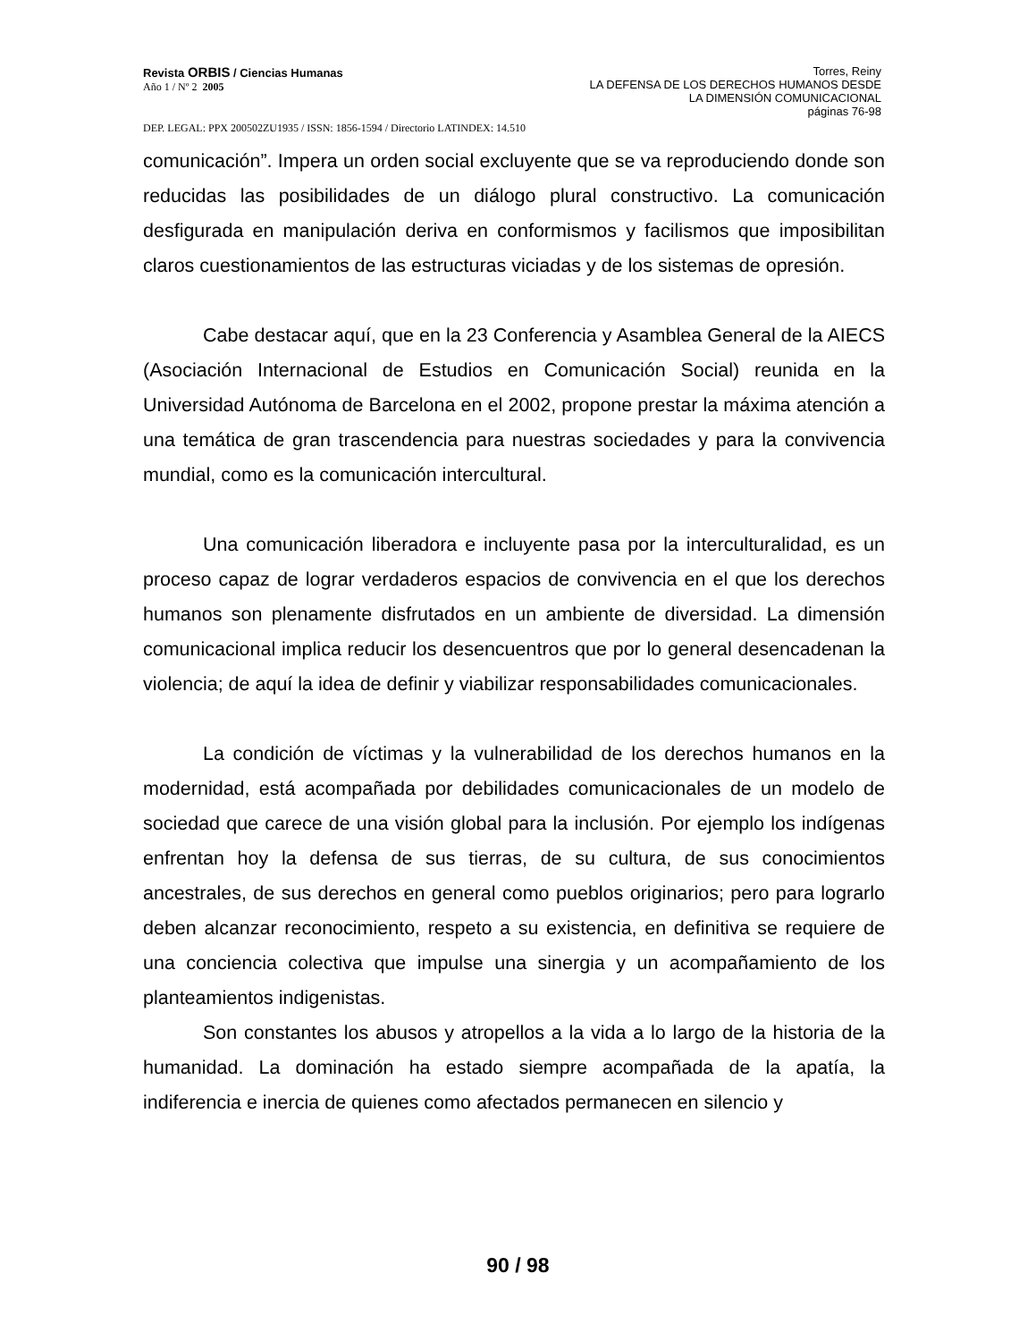Revista ORBIS / Ciencias Humanas
Año 1 / Nº 2 2005
Torres, Reiny
LA DEFENSA DE LOS DERECHOS HUMANOS DESDE
LA DIMENSIÓN COMUNICACIONAL
páginas 76-98
DEP. LEGAL: PPX 200502ZU1935 / ISSN: 1856-1594 / Directorio LATINDEX: 14.510
comunicación”. Impera un orden social excluyente que se va reproduciendo donde son reducidas las posibilidades de un diálogo plural constructivo. La comunicación desfigurada en manipulación deriva en conformismos y facilismos que imposibilitan claros cuestionamientos de las estructuras viciadas y de los sistemas de opresión.
Cabe destacar aquí, que en la 23 Conferencia y Asamblea General de la AIECS (Asociación Internacional de Estudios en Comunicación Social) reunida en la Universidad Autónoma de Barcelona en el 2002, propone prestar la máxima atención a una temática de gran trascendencia para nuestras sociedades y para la convivencia mundial, como es la comunicación intercultural.
Una comunicación liberadora e incluyente pasa por la interculturalidad, es un proceso capaz de lograr verdaderos espacios de convivencia en el que los derechos humanos son plenamente disfrutados en un ambiente de diversidad. La dimensión comunicacional implica reducir los desencuentros que por lo general desencadenan la violencia; de aquí la idea de definir y viabilizar responsabilidades comunicacionales.
La condición de víctimas y la vulnerabilidad de los derechos humanos en la modernidad, está acompañada por debilidades comunicacionales de un modelo de sociedad que carece de una visión global para la inclusión. Por ejemplo los indígenas enfrentan hoy la defensa de sus tierras, de su cultura, de sus conocimientos ancestrales, de sus derechos en general como pueblos originarios; pero para lograrlo deben alcanzar reconocimiento, respeto a su existencia, en definitiva se requiere de una conciencia colectiva que impulse una sinergia y un acompañamiento de los planteamientos indigenistas.
Son constantes los abusos y atropellos a la vida a lo largo de la historia de la humanidad. La dominación ha estado siempre acompañada de la apatía, la indiferencia e inercia de quienes como afectados permanecen en silencio y
90 / 98